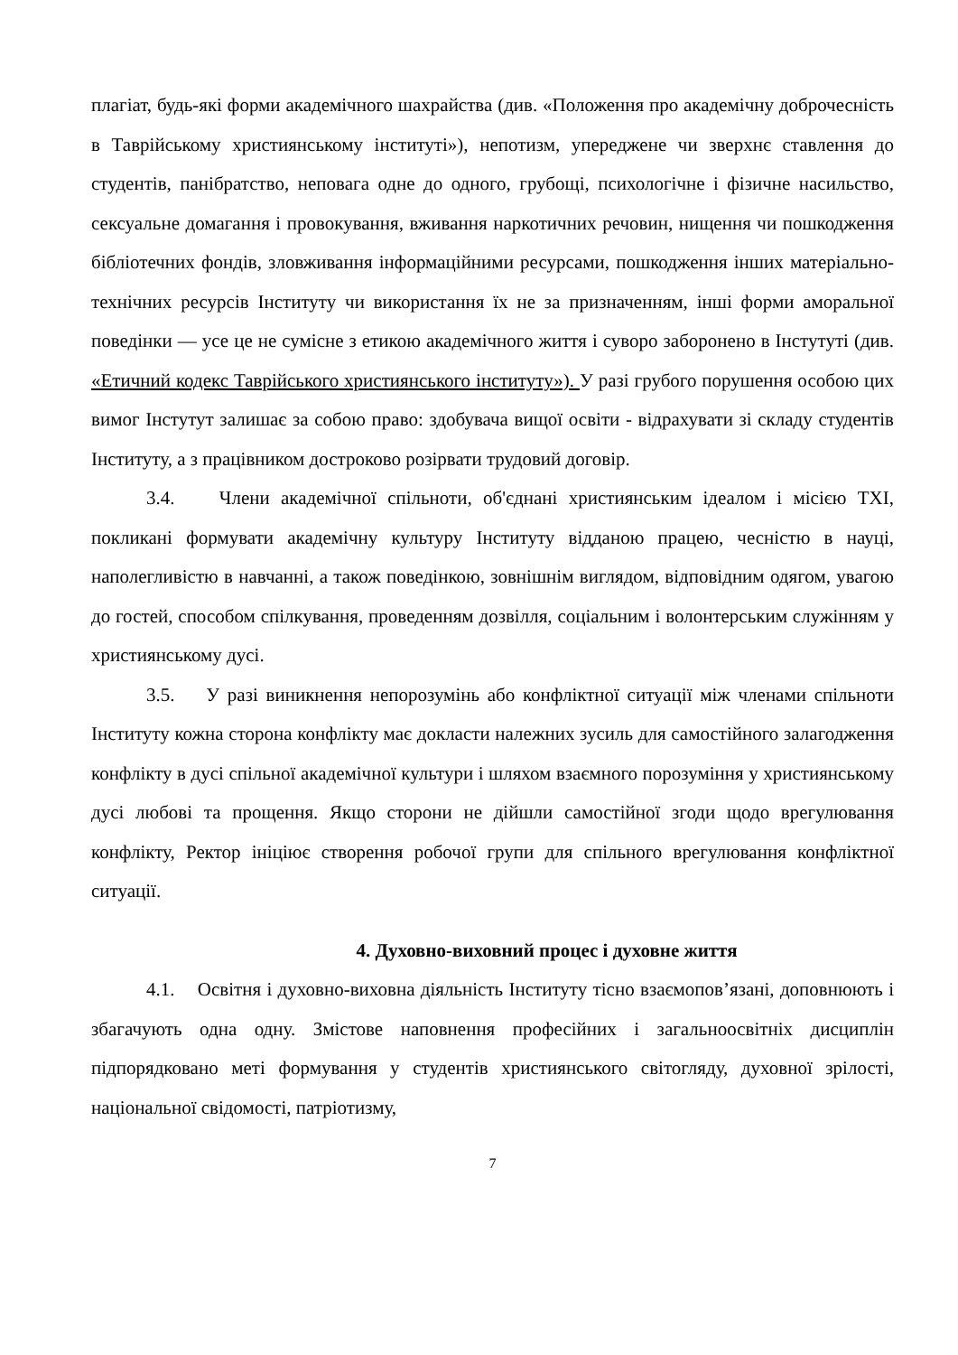плагіат, будь-які форми академічного шахрайства (див. «Положення про академічну доброчесність в Таврійському християнському інституті»), непотизм, упереджене чи зверхнє ставлення до студентів, панібратство, неповага одне до одного, грубощі, психологічне і фізичне насильство, сексуальне домагання і провокування, вживання наркотичних речовин, нищення чи пошкодження бібліотечних фондів, зловживання інформаційними ресурсами, пошкодження інших матеріально-технічних ресурсів Інституту чи використання їх не за призначенням, інші форми аморальної поведінки — усе це не сумісне з етикою академічного життя і суворо заборонено в Інстутуті (див. «Етичний кодекс Таврійського християнського інституту»). У разі грубого порушення особою цих вимог Інстутут залишає за собою право: здобувача вищої освіти - відрахувати зі складу студентів Інституту, а з працівником достроково розірвати трудовий договір.
3.4. Члени академічної спільноти, об'єднані християнським ідеалом і місією ТХІ, покликані формувати академічну культуру Інституту відданою працею, чесністю в науці, наполегливістю в навчанні, а також поведінкою, зовнішнім виглядом, відповідним одягом, увагою до гостей, способом спілкування, проведенням дозвілля, соціальним і волонтерським служінням у християнському дусі.
3.5. У разі виникнення непорозумінь або конфліктної ситуації між членами спільноти Інституту кожна сторона конфлікту має докласти належних зусиль для самостійного залагодження конфлікту в дусі спільної академічної культури і шляхом взаємного порозуміння у християнському дусі любові та прощення. Якщо сторони не дійшли самостійної згоди щодо врегулювання конфлікту, Ректор ініціює створення робочої групи для спільного врегулювання конфліктної ситуації.
4. Духовно-виховний процес і духовне життя
4.1. Освітня і духовно-виховна діяльність Інституту тісно взаємопов’язані, доповнюють і збагачують одна одну. Змістове наповнення професійних і загальноосвітніх дисциплін підпорядковано меті формування у студентів християнського світогляду, духовної зрілості, національної свідомості, патріотизму,
7